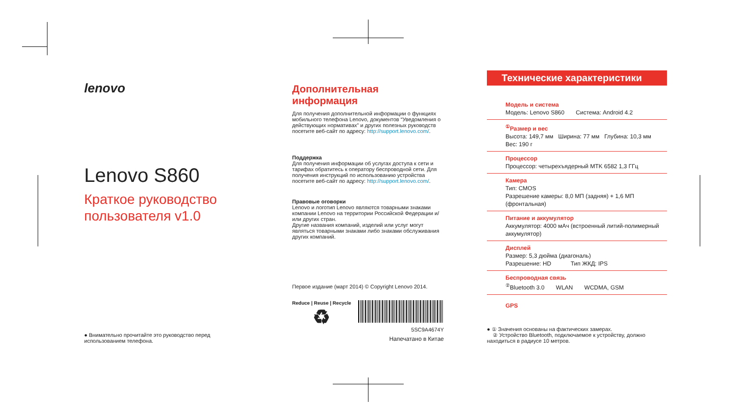lenovo
Lenovo S860
Краткое руководство пользователя v1.0
● Внимательно прочитайте это руководство перед использованием телефона.
Дополнительная информация
Для получения дополнительной информации о функциях мобильного телефона Lenovo, документов “Уведомления о действующих нормативах” и других полезных руководств посетите веб-сайт по адресу: http://support.lenovo.com/.
Поддержка
Для получения информации об услугах доступа к сети и тарифах обратитесь к оператору беспроводной сети. Для получения инструкций по использованию устройства посетите веб-сайт по адресу: http://support.lenovo.com/.
Правовые оговорки
Lenovo и логотип Lenovo являются товарными знаками компании Lenovo на территории Российской Федерации и/или других стран.
Другие названия компаний, изделий или услуг могут являться товарными знаками либо знаками обслуживания других компаний.
Первое издание (март 2014) © Copyright Lenovo 2014.
Reduce | Reuse | Recycle
♻
5SC9A4674Y
Напечатано в Китае
Технические характеристики
Модель и система
Модель: Lenovo S860 Система: Android 4.2
<sup>①</sup>Размер и вес
Высота: 149,7 мм Ширина: 77 мм Глубина: 10,3 мм
Вес: 190 г
Процессор
Процессор: четырехъядерный MTK 6582 1,3 ГГц
Камера
Тип: CMOS
Разрешение камеры: 8,0 МП (задняя) + 1,6 МП (фронтальная)
Питание и аккумулятор
Аккумулятор: 4000 мАч (встроенный литий-полимерный аккумулятор)
Дисплей
Размер: 5,3 дюйма (диагональ)
Разрешение: HD Тип ЖКД: IPS
Беспроводная связь
<sup>②</sup>Bluetooth 3.0 WLAN WCDMA, GSM
GPS
● ① Значения основаны на фактических замерах.
② Устройство Bluetooth, подключаемое к устройству, должно находиться в радиусе 10 метров.